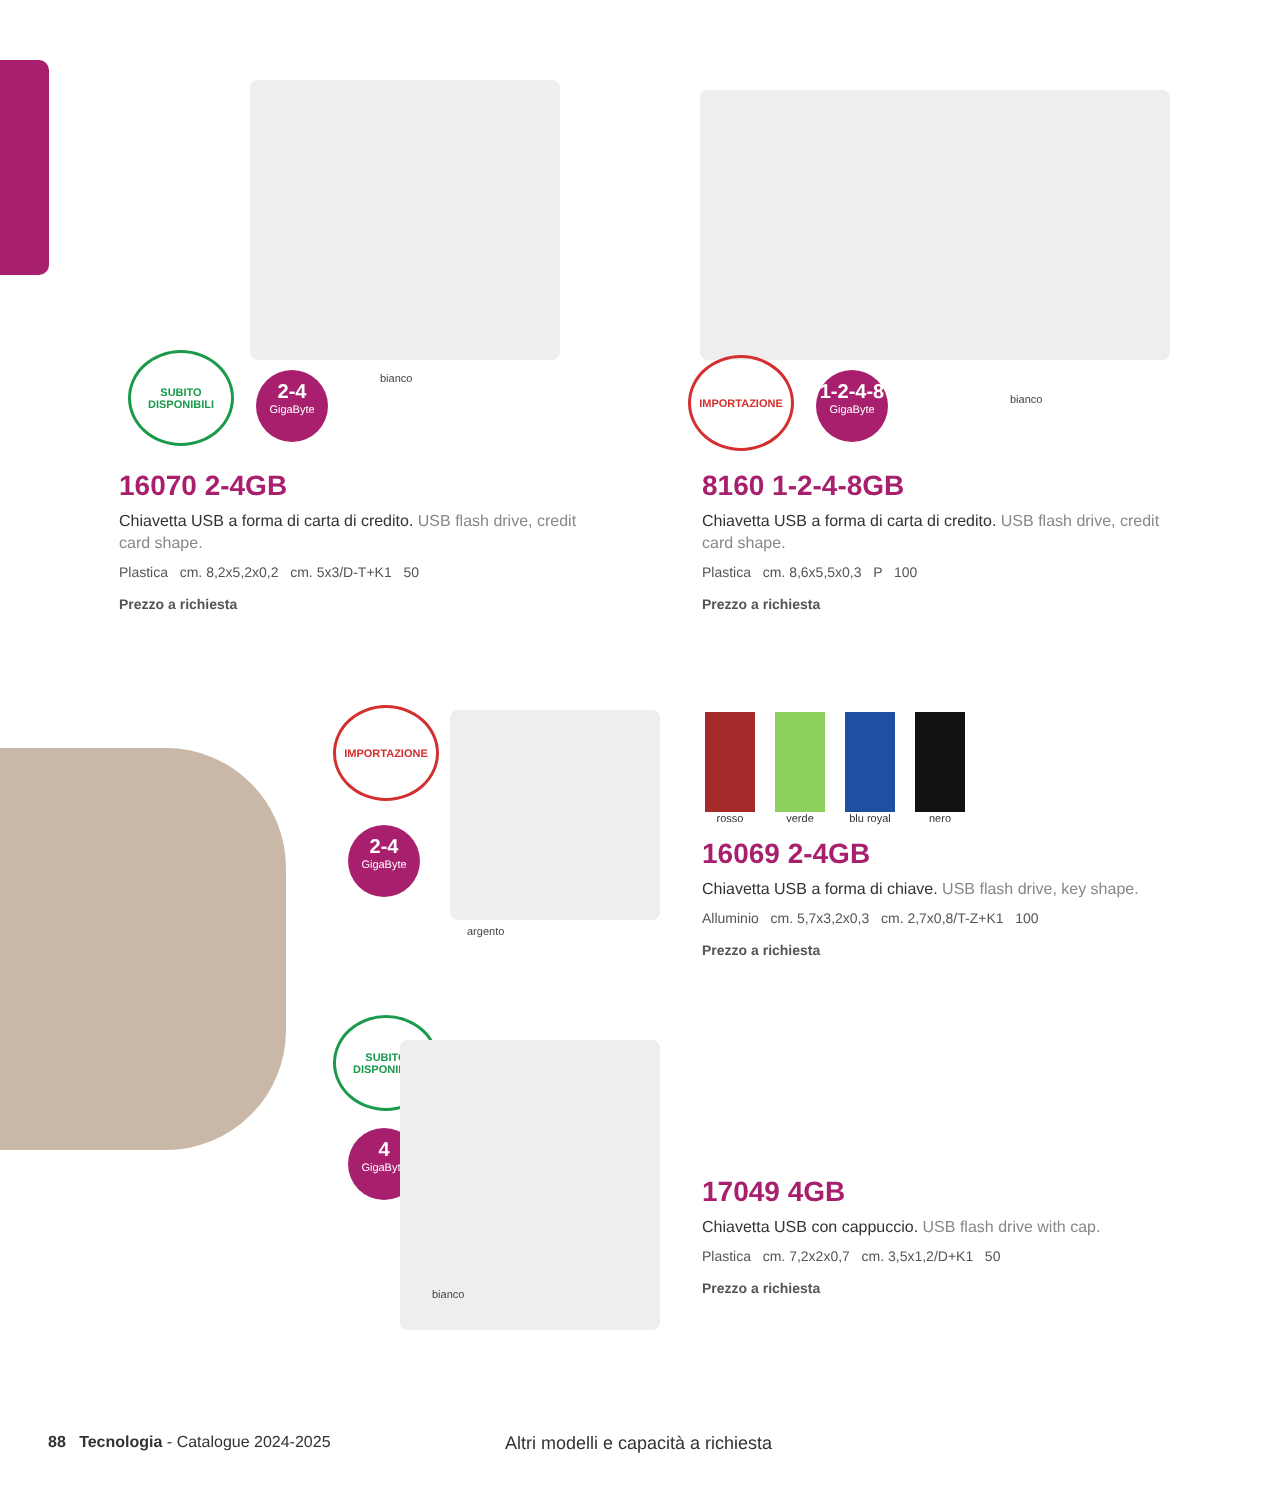SUBITO DISPONIBILI
2-4
GigaByte
bianco
IMPORTAZIONE
1-2-4-8
GigaByte
bianco
16070 2-4GB
Chiavetta USB a forma di carta di credito. USB flash drive, credit card shape.
Plastica cm. 8,2x5,2x0,2 cm. 5x3/D-T+K1 50
Prezzo a richiesta
8160 1-2-4-8GB
Chiavetta USB a forma di carta di credito. USB flash drive, credit card shape.
Plastica cm. 8,6x5,5x0,3 P 100
Prezzo a richiesta
IMPORTAZIONE
2-4
GigaByte
argento
rosso verde blu royal
nero
16069 2-4GB
Chiavetta USB a forma di chiave. USB flash drive, key shape.
Alluminio cm. 5,7x3,2x0,3 cm. 2,7x0,8/T-Z+K1 100
Prezzo a richiesta
SUBITO DISPONIBILI
4
GigaByte
bianco
17049 4GB
Chiavetta USB con cappuccio. USB flash drive with cap.
Plastica cm. 7,2x2x0,7 cm. 3,5x1,2/D+K1 50
Prezzo a richiesta
88 Tecnologia - Catalogue 2024-2025
Altri modelli e capacità a richiesta